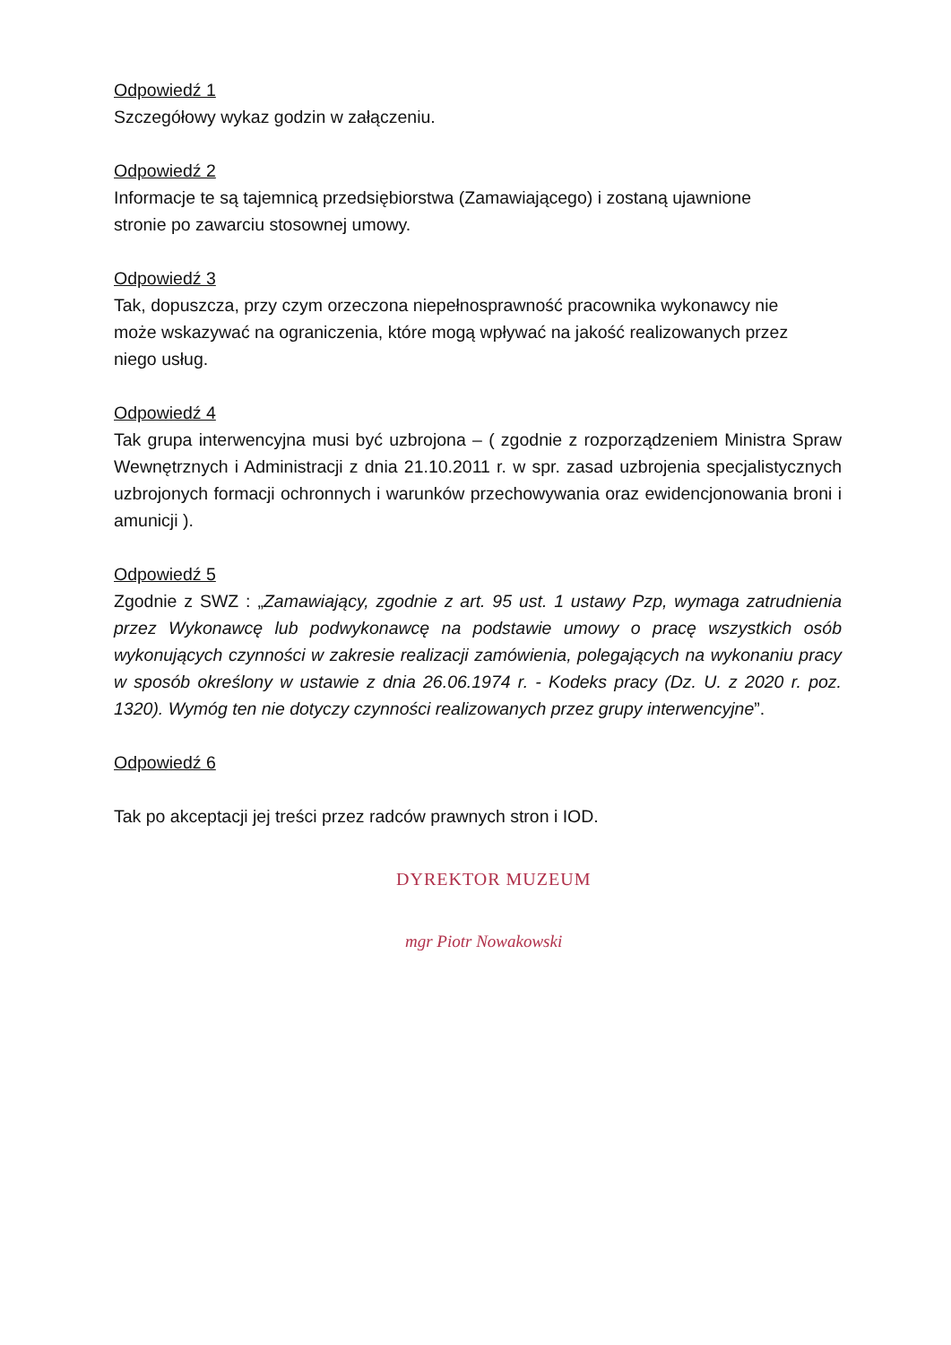Odpowiedź 1
Szczegółowy wykaz godzin w załączeniu.
Odpowiedź 2
Informacje te są tajemnicą przedsiębiorstwa (Zamawiającego) i zostaną ujawnione
stronie po zawarciu stosownej umowy.
Odpowiedź 3
Tak, dopuszcza, przy czym orzeczona niepełnosprawność pracownika wykonawcy nie
może wskazywać na ograniczenia, które mogą wpływać na jakość realizowanych przez
niego usług.
Odpowiedź 4
Tak grupa interwencyjna musi być uzbrojona – ( zgodnie z rozporządzeniem Ministra Spraw Wewnętrznych i Administracji z dnia 21.10.2011 r. w spr. zasad uzbrojenia specjalistycznych uzbrojonych formacji ochronnych i warunków przechowywania oraz ewidencjonowania broni i amunicji ).
Odpowiedź 5
Zgodnie z SWZ : „Zamawiający, zgodnie z art. 95 ust. 1 ustawy Pzp, wymaga zatrudnienia przez Wykonawcę lub podwykonawcę na podstawie umowy o pracę wszystkich osób wykonujących czynności w zakresie realizacji zamówienia, polegających na wykonaniu pracy w sposób określony w ustawie z dnia 26.06.1974 r. - Kodeks pracy (Dz. U. z 2020 r. poz. 1320). Wymóg ten nie dotyczy czynności realizowanych przez grupy interwencyjne”.
Odpowiedź 6
Tak po akceptacji jej treści przez radców prawnych stron i IOD.
DYREKTOR MUZEUM
mgr Piotr Nowakowski